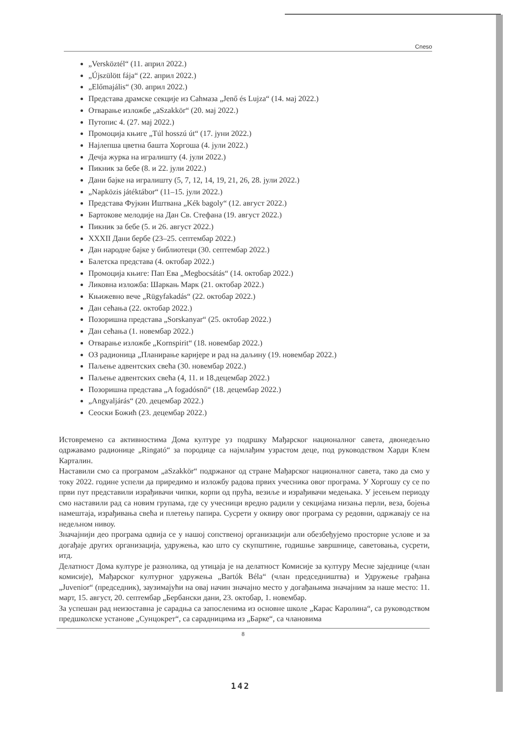Cneso
„Versköztél“ (11. април 2022.)
„Újszülött fája“ (22. април 2022.)
„Előmajális“ (30. април 2022.)
Представа драмске секције из Саһмаза „Jenő és Lujza“ (14. мај 2022.)
Отварање изложбе „aSzakkör“ (20. мај 2022.)
Путопис 4. (27. мај 2022.)
Промоција књиге „Túl hosszú út“ (17. јуни 2022.)
Најлепша цветна башта Хоргоша (4. јули 2022.)
Дечја журка на игралишту (4. јули 2022.)
Пикник за бебе (8. и 22. јули 2022.)
Дани бајке на игралишту (5, 7, 12, 14, 19, 21, 26, 28. јули 2022.)
„Napközis játéktábor“ (11–15. јули 2022.)
Представа Фујкин Иштвана „Kék bagoly“ (12. август 2022.)
Бартокове мелодије на Дан Св. Стефана (19. август 2022.)
Пикник за бебе (5. и 26. август 2022.)
XXXII Дани бербе (23–25. септембар 2022.)
Дан народне бајке у библиотеци (30. септембар 2022.)
Балетска представа (4. октобар 2022.)
Промоција књиге: Пап Ева „Megbocsátás“ (14. октобар 2022.)
Ликовна изложба: Шаркањ Марк (21. октобар 2022.)
Књижевно вече „Rügyfakadás“ (22. октобар 2022.)
Дан сећања (22. октобар 2022.)
Позоришна представа „Sorskanyar“ (25. октобар 2022.)
Дан сећања (1. новембар 2022.)
Отварање изложбе „Kornspirit“ (18. новембар 2022.)
ОЗ радионица „Планирање каријере и рад на даљину (19. новембар 2022.)
Паљење адвентских свећа (30. новембар 2022.)
Паљење адвентских свећа (4, 11. и 18.децембар 2022.)
Позоришна представа „A fogadósnő“ (18. децембар 2022.)
„Angyaljárás“ (20. децембар 2022.)
Сеоски Божић (23. децембар 2022.)
Истовремено са активностима Дома културе уз подршку Мађарског националног савета, двонедељно одржавамо радионице „Ringató“ за породице са најмлађим узрастом деце, под руководством Харди Клем Карталин.
Наставили смо са програмом „aSzakkör“ подржаног од стране Мађарског националног савета, тако да смо у току 2022. године успели да приредимо и изложбу радова првих учесника овог програма. У Хоргошу су се по први пут представили израђивачи чипки, корпи од прућа, везиље и израђивачи медењака. У јесењем периоду смо наставили рад са новим групама, где су учесници вредно радили у секцијама низања перли, веза, бојења намештаја, израђивања свећа и плетењу папира. Сусрети у оквиру овог програма су редовни, одржавају се на недељном нивоу.
Значајнији део програма одвија се у нашој сопственој организацији али обезбеђујемо просторне услове и за догађаје других организација, удружења, као што су скупштине, годишње завршнице, саветовања, сусрети, итд.
Делатност Дома културе је разнолика, од утицаја је на делатност Комисије за културу Месне заједнице (члан комисије), Мађарског културног удружења „Bartók Béla“ (члан председништва) и Удружење грађана „Juvenior“ (председник), заузимајући на овај начин значајно место у догађањима значајним за наше место: 11. март, 15. август, 20. септембар „Бербански дани, 23. октобар, 1. новембар.
За успешан рад неизоставна је сарадња са запосленима из основне школе „Карас Каролина“, са руководством предшколске установе „Сунцокрет“, са сарадницима из „Барке“, са члановима
8
142